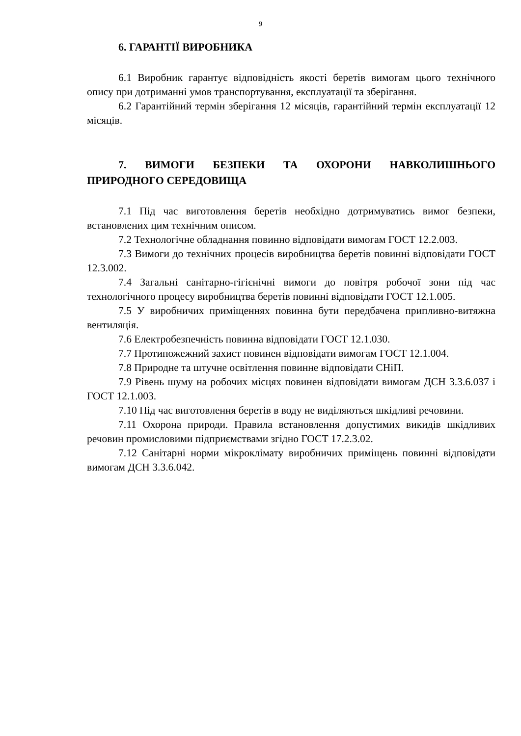9
6. ГАРАНТІЇ ВИРОБНИКА
6.1 Виробник гарантує відповідність якості беретів вимогам цього технічного опису при дотриманні умов транспортування, експлуатації та зберігання.
6.2 Гарантійний термін зберігання 12 місяців, гарантійний термін експлуатації 12 місяців.
7. ВИМОГИ БЕЗПЕКИ ТА ОХОРОНИ НАВКОЛИШНЬОГО ПРИРОДНОГО СЕРЕДОВИЩА
7.1 Під час виготовлення беретів необхідно дотримуватись вимог безпеки, встановлених цим технічним описом.
7.2 Технологічне обладнання повинно відповідати вимогам ГОСТ 12.2.003.
7.3 Вимоги до технічних процесів виробництва беретів повинні відповідати ГОСТ 12.3.002.
7.4 Загальні санітарно-гігієнічні вимоги до повітря робочої зони під час технологічного процесу виробництва беретів повинні відповідати ГОСТ 12.1.005.
7.5 У виробничих приміщеннях повинна бути передбачена припливно-витяжна вентиляція.
7.6 Електробезпечність повинна відповідати ГОСТ 12.1.030.
7.7 Протипожежний захист повинен відповідати вимогам ГОСТ 12.1.004.
7.8 Природне та штучне освітлення повинне відповідати СНіП.
7.9 Рівень шуму на робочих місцях повинен відповідати вимогам ДСН 3.3.6.037 і ГОСТ 12.1.003.
7.10 Під час виготовлення беретів в воду не виділяються шкідливі речовини.
7.11 Охорона природи. Правила встановлення допустимих викидів шкідливих речовин промисловими підприємствами згідно ГОСТ 17.2.3.02.
7.12 Санітарні норми мікроклімату виробничих приміщень повинні відповідати вимогам ДСН 3.3.6.042.